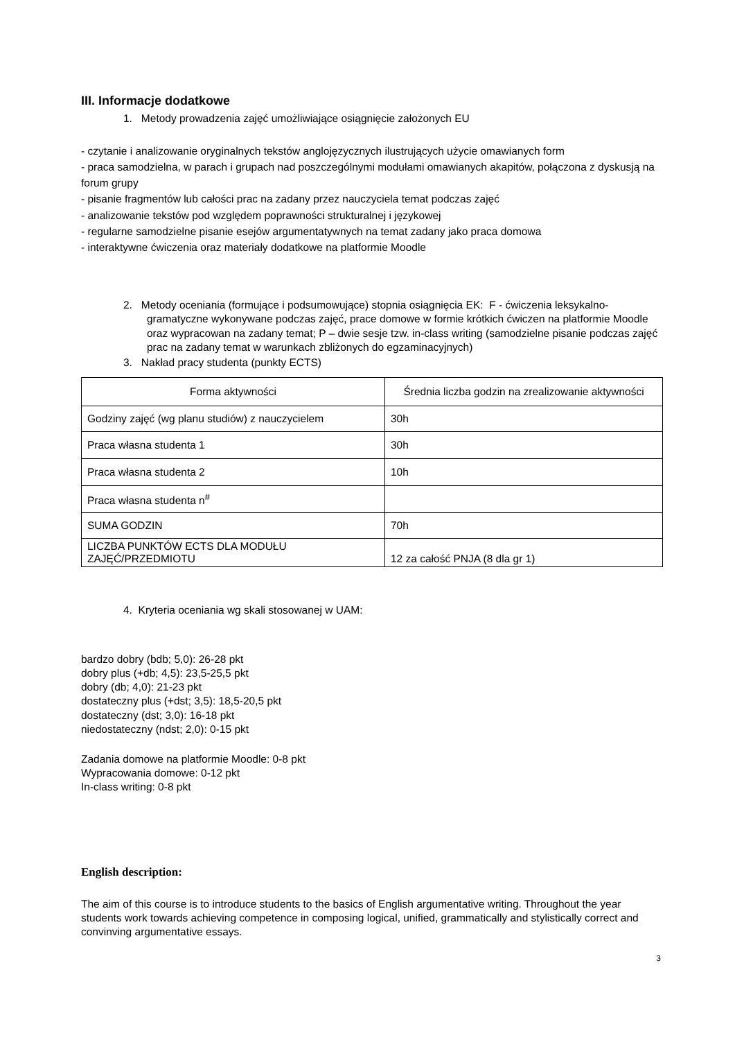III. Informacje dodatkowe
1. Metody prowadzenia zajęć umożliwiające osiągnięcie założonych EU
- czytanie i analizowanie oryginalnych tekstów anglojęzycznych ilustrujących użycie omawianych form
- praca samodzielna, w parach i grupach nad poszczególnymi modułami omawianych akapitów, połączona z dyskusją na forum grupy
- pisanie fragmentów lub całości prac na zadany przez nauczyciela temat podczas zajęć
- analizowanie tekstów pod względem poprawności strukturalnej i językowej
- regularne samodzielne pisanie esejów argumentatywnych na temat zadany jako praca domowa
- interaktywne ćwiczenia oraz materiały dodatkowe na platformie Moodle
2. Metody oceniania (formujące i podsumowujące) stopnia osiągnięcia EK: F - ćwiczenia leksykalno-gramatyczne wykonywane podczas zajęć, prace domowe w formie krótkich ćwiczen na platformie Moodle oraz wypracowan na zadany temat; P – dwie sesje tzw. in-class writing (samodzielne pisanie podczas zajęć prac na zadany temat w warunkach zbliżonych do egzaminacyjnych)
3. Nakład pracy studenta (punkty ECTS)
| Forma aktywności | Średnia liczba godzin na zrealizowanie aktywności |
| --- | --- |
| Godziny zajęć (wg planu studiów) z nauczycielem | 30h |
| Praca własna studenta 1 | 30h |
| Praca własna studenta 2 | 10h |
| Praca własna studenta n<sup>#</sup> | |
| SUMA GODZIN | 70h |
| LICZBA PUNKTÓW ECTS DLA MODUŁU ZAJĘĆ/PRZEDMIOTU | 12 za całość PNJA (8 dla gr 1) |
4. Kryteria oceniania wg skali stosowanej w UAM:
bardzo dobry (bdb; 5,0): 26-28 pkt
dobry plus (+db; 4,5): 23,5-25,5 pkt
dobry (db; 4,0): 21-23 pkt
dostateczny plus (+dst; 3,5): 18,5-20,5 pkt
dostateczny (dst; 3,0): 16-18 pkt
niedostateczny (ndst; 2,0): 0-15 pkt
Zadania domowe na platformie Moodle: 0-8 pkt
Wypracowania domowe: 0-12 pkt
In-class writing: 0-8 pkt
English description:
The aim of this course is to introduce students to the basics of English argumentative writing. Throughout the year students work towards achieving competence in composing logical, unified, grammatically and stylistically correct and convinving argumentative essays.
3